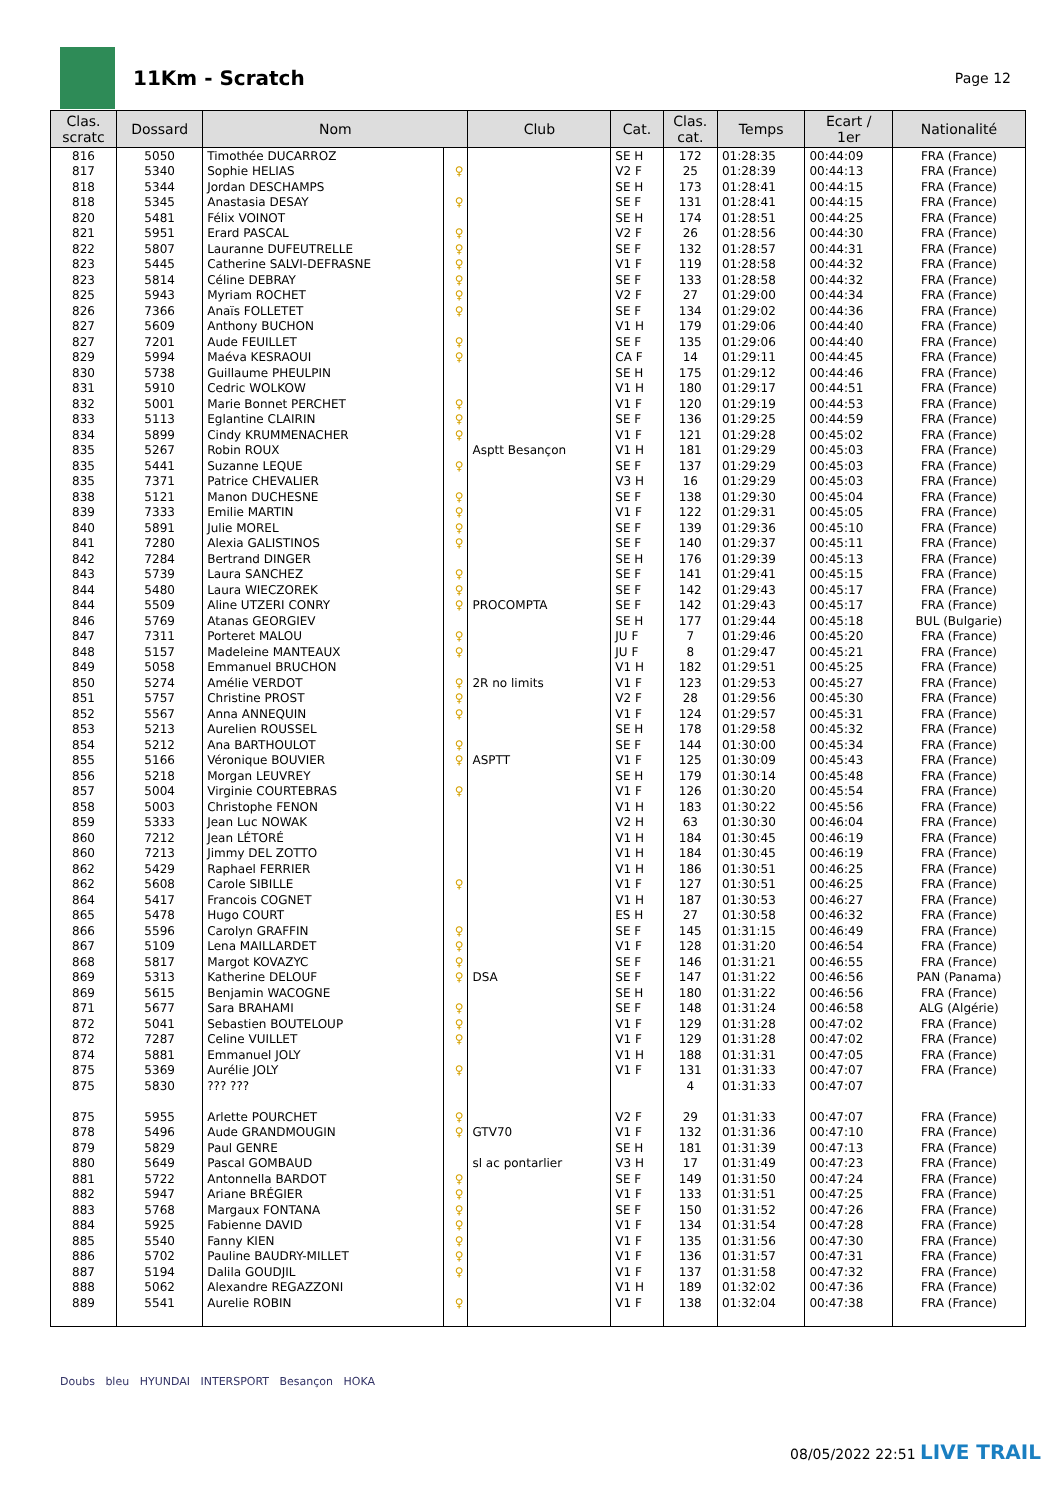11Km - Scratch
Page 12
| Clas. scratc | Dossard | Nom | | Club | Cat. | Clas. cat. | Temps | Ecart / 1er | Nationalité |
| --- | --- | --- | --- | --- | --- | --- | --- | --- | --- |
| 816 | 5050 | Timothée DUCARROZ | | | SE H | 172 | 01:28:35 | 00:44:09 | FRA (France) |
| 817 | 5340 | Sophie HELIAS | ♀ | | V2 F | 25 | 01:28:39 | 00:44:13 | FRA (France) |
| 818 | 5344 | Jordan DESCHAMPS | | | SE H | 173 | 01:28:41 | 00:44:15 | FRA (France) |
| 818 | 5345 | Anastasia DESAY | ♀ | | SE F | 131 | 01:28:41 | 00:44:15 | FRA (France) |
| 820 | 5481 | Félix VOINOT | | | SE H | 174 | 01:28:51 | 00:44:25 | FRA (France) |
| 821 | 5951 | Erard PASCAL | ♀ | | V2 F | 26 | 01:28:56 | 00:44:30 | FRA (France) |
| 822 | 5807 | Lauranne DUFEUTRELLE | ♀ | | SE F | 132 | 01:28:57 | 00:44:31 | FRA (France) |
| 823 | 5445 | Catherine SALVI-DEFRASNE | ♀ | | V1 F | 119 | 01:28:58 | 00:44:32 | FRA (France) |
| 823 | 5814 | Céline DEBRAY | ♀ | | SE F | 133 | 01:28:58 | 00:44:32 | FRA (France) |
| 825 | 5943 | Myriam ROCHET | ♀ | | V2 F | 27 | 01:29:00 | 00:44:34 | FRA (France) |
| 826 | 7366 | Anaïs FOLLETET | ♀ | | SE F | 134 | 01:29:02 | 00:44:36 | FRA (France) |
| 827 | 5609 | Anthony BUCHON | | | V1 H | 179 | 01:29:06 | 00:44:40 | FRA (France) |
| 827 | 7201 | Aude FEUILLET | ♀ | | SE F | 135 | 01:29:06 | 00:44:40 | FRA (France) |
| 829 | 5994 | Maéva KESRAOUI | ♀ | | CA F | 14 | 01:29:11 | 00:44:45 | FRA (France) |
| 830 | 5738 | Guillaume PHEULPIN | | | SE H | 175 | 01:29:12 | 00:44:46 | FRA (France) |
| 831 | 5910 | Cedric WOLKOW | | | V1 H | 180 | 01:29:17 | 00:44:51 | FRA (France) |
| 832 | 5001 | Marie Bonnet PERCHET | ♀ | | V1 F | 120 | 01:29:19 | 00:44:53 | FRA (France) |
| 833 | 5113 | Eglantine CLAIRIN | ♀ | | SE F | 136 | 01:29:25 | 00:44:59 | FRA (France) |
| 834 | 5899 | Cindy KRUMMENACHER | ♀ | | V1 F | 121 | 01:29:28 | 00:45:02 | FRA (France) |
| 835 | 5267 | Robin ROUX | | Asptt Besançon | V1 H | 181 | 01:29:29 | 00:45:03 | FRA (France) |
| 835 | 5441 | Suzanne LEQUE | ♀ | | SE F | 137 | 01:29:29 | 00:45:03 | FRA (France) |
| 835 | 7371 | Patrice CHEVALIER | | | V3 H | 16 | 01:29:29 | 00:45:03 | FRA (France) |
| 838 | 5121 | Manon DUCHESNE | ♀ | | SE F | 138 | 01:29:30 | 00:45:04 | FRA (France) |
| 839 | 7333 | Emilie MARTIN | ♀ | | V1 F | 122 | 01:29:31 | 00:45:05 | FRA (France) |
| 840 | 5891 | Julie MOREL | ♀ | | SE F | 139 | 01:29:36 | 00:45:10 | FRA (France) |
| 841 | 7280 | Alexia GALISTINOS | ♀ | | SE F | 140 | 01:29:37 | 00:45:11 | FRA (France) |
| 842 | 7284 | Bertrand DINGER | | | SE H | 176 | 01:29:39 | 00:45:13 | FRA (France) |
| 843 | 5739 | Laura SANCHEZ | ♀ | | SE F | 141 | 01:29:41 | 00:45:15 | FRA (France) |
| 844 | 5480 | Laura WIECZOREK | ♀ | | SE F | 142 | 01:29:43 | 00:45:17 | FRA (France) |
| 844 | 5509 | Aline UTZERI CONRY | ♀ | PROCOMPTA | SE F | 142 | 01:29:43 | 00:45:17 | FRA (France) |
| 846 | 5769 | Atanas GEORGIEV | | | SE H | 177 | 01:29:44 | 00:45:18 | BUL (Bulgarie) |
| 847 | 7311 | Porteret MALOU | ♀ | | JU F | 7 | 01:29:46 | 00:45:20 | FRA (France) |
| 848 | 5157 | Madeleine MANTEAUX | ♀ | | JU F | 8 | 01:29:47 | 00:45:21 | FRA (France) |
| 849 | 5058 | Emmanuel BRUCHON | | | V1 H | 182 | 01:29:51 | 00:45:25 | FRA (France) |
| 850 | 5274 | Amélie VERDOT | ♀ | 2R no limits | V1 F | 123 | 01:29:53 | 00:45:27 | FRA (France) |
| 851 | 5757 | Christine PROST | ♀ | | V2 F | 28 | 01:29:56 | 00:45:30 | FRA (France) |
| 852 | 5567 | Anna ANNEQUIN | ♀ | | V1 F | 124 | 01:29:57 | 00:45:31 | FRA (France) |
| 853 | 5213 | Aurelien ROUSSEL | | | SE H | 178 | 01:29:58 | 00:45:32 | FRA (France) |
| 854 | 5212 | Ana BARTHOULOT | ♀ | | SE F | 144 | 01:30:00 | 00:45:34 | FRA (France) |
| 855 | 5166 | Véronique BOUVIER | ♀ | ASPTT | V1 F | 125 | 01:30:09 | 00:45:43 | FRA (France) |
| 856 | 5218 | Morgan LEUVREY | | | SE H | 179 | 01:30:14 | 00:45:48 | FRA (France) |
| 857 | 5004 | Virginie COURTEBRAS | ♀ | | V1 F | 126 | 01:30:20 | 00:45:54 | FRA (France) |
| 858 | 5003 | Christophe FENON | | | V1 H | 183 | 01:30:22 | 00:45:56 | FRA (France) |
| 859 | 5333 | Jean Luc NOWAK | | | V2 H | 63 | 01:30:30 | 00:46:04 | FRA (France) |
| 860 | 7212 | Jean LÉTORÉ | | | V1 H | 184 | 01:30:45 | 00:46:19 | FRA (France) |
| 860 | 7213 | Jimmy DEL ZOTTO | | | V1 H | 184 | 01:30:45 | 00:46:19 | FRA (France) |
| 862 | 5429 | Raphael FERRIER | | | V1 H | 186 | 01:30:51 | 00:46:25 | FRA (France) |
| 862 | 5608 | Carole SIBILLE | ♀ | | V1 F | 127 | 01:30:51 | 00:46:25 | FRA (France) |
| 864 | 5417 | Francois COGNET | | | V1 H | 187 | 01:30:53 | 00:46:27 | FRA (France) |
| 865 | 5478 | Hugo COURT | | | ES H | 27 | 01:30:58 | 00:46:32 | FRA (France) |
| 866 | 5596 | Carolyn GRAFFIN | ♀ | | SE F | 145 | 01:31:15 | 00:46:49 | FRA (France) |
| 867 | 5109 | Lena MAILLARDET | ♀ | | V1 F | 128 | 01:31:20 | 00:46:54 | FRA (France) |
| 868 | 5817 | Margot KOVAZYC | ♀ | | SE F | 146 | 01:31:21 | 00:46:55 | FRA (France) |
| 869 | 5313 | Katherine DELOUF | ♀ | DSA | SE F | 147 | 01:31:22 | 00:46:56 | PAN (Panama) |
| 869 | 5615 | Benjamin WACOGNE | | | SE H | 180 | 01:31:22 | 00:46:56 | FRA (France) |
| 871 | 5677 | Sara BRAHAMI | ♀ | | SE F | 148 | 01:31:24 | 00:46:58 | ALG (Algérie) |
| 872 | 5041 | Sebastien BOUTELOUP | ♀ | | V1 F | 129 | 01:31:28 | 00:47:02 | FRA (France) |
| 872 | 7287 | Celine VUILLET | ♀ | | V1 F | 129 | 01:31:28 | 00:47:02 | FRA (France) |
| 874 | 5881 | Emmanuel JOLY | | | V1 H | 188 | 01:31:31 | 00:47:05 | FRA (France) |
| 875 | 5369 | Aurélie JOLY | ♀ | | V1 F | 131 | 01:31:33 | 00:47:07 | FRA (France) |
| 875 | 5830 | ??? ??? | | | | 4 | 01:31:33 | 00:47:07 | |
| 875 | 5955 | Arlette POURCHET | ♀ | | V2 F | 29 | 01:31:33 | 00:47:07 | FRA (France) |
| 878 | 5496 | Aude GRANDMOUGIN | ♀ | GTV70 | V1 F | 132 | 01:31:36 | 00:47:10 | FRA (France) |
| 879 | 5829 | Paul GENRE | | | SE H | 181 | 01:31:39 | 00:47:13 | FRA (France) |
| 880 | 5649 | Pascal GOMBAUD | | sl ac pontarlier | V3 H | 17 | 01:31:49 | 00:47:23 | FRA (France) |
| 881 | 5722 | Antonnella BARDOT | ♀ | | SE F | 149 | 01:31:50 | 00:47:24 | FRA (France) |
| 882 | 5947 | Ariane BRÉGIER | ♀ | | V1 F | 133 | 01:31:51 | 00:47:25 | FRA (France) |
| 883 | 5768 | Margaux FONTANA | ♀ | | SE F | 150 | 01:31:52 | 00:47:26 | FRA (France) |
| 884 | 5925 | Fabienne DAVID | ♀ | | V1 F | 134 | 01:31:54 | 00:47:28 | FRA (France) |
| 885 | 5540 | Fanny KIEN | ♀ | | V1 F | 135 | 01:31:56 | 00:47:30 | FRA (France) |
| 886 | 5702 | Pauline BAUDRY-MILLET | ♀ | | V1 F | 136 | 01:31:57 | 00:47:31 | FRA (France) |
| 887 | 5194 | Dalila GOUDJIL | ♀ | | V1 F | 137 | 01:31:58 | 00:47:32 | FRA (France) |
| 888 | 5062 | Alexandre REGAZZONI | | | V1 H | 189 | 01:32:02 | 00:47:36 | FRA (France) |
| 889 | 5541 | Aurelie ROBIN | ♀ | | V1 F | 138 | 01:32:04 | 00:47:38 | FRA (France) |
Doubs bleu HYUNDAI INTERSPORT Besançon HOKA
08/05/2022 22:51 LIVE TRAIL